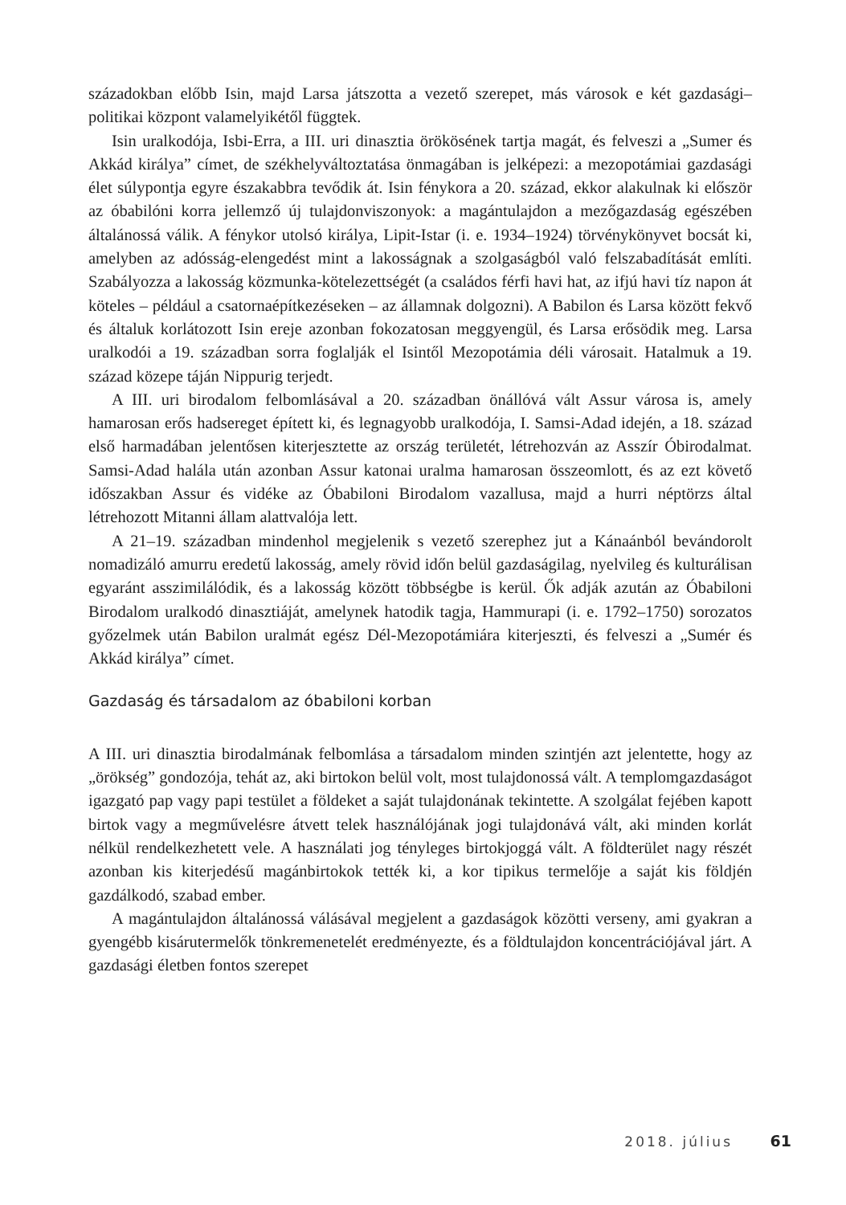századokban előbb Isin, majd Larsa játszotta a vezető szerepet, más városok e két gazdasági–politikai központ valamelyikétől függtek.
Isin uralkodója, Isbi-Erra, a III. uri dinasztia örökösének tartja magát, és felveszi a „Sumer és Akkád királya” címet, de székhelyváltoztatása önmagában is jelképezi: a mezopotámiai gazdasági élet súlypontja egyre északabbra tevődik át. Isin fénykora a 20. század, ekkor alakulnak ki először az óbabilóni korra jellemző új tulajdonviszonyok: a magántulajdon a mezőgazdaság egészében általánossá válik. A fénykor utolsó királya, Lipit-Istar (i. e. 1934–1924) törvénykönyvet bocsát ki, amelyben az adósság-elengedést mint a lakosságnak a szolgaságból való felszabadítását említi. Szabályozza a lakosság közmunka-kötelezettségét (a családos férfi havi hat, az ifjú havi tíz napon át köteles – például a csatornaépítkezéseken – az államnak dolgozni). A Babilon és Larsa között fekvő és általuk korlátozott Isin ereje azonban fokozatosan meggyengül, és Larsa erősödik meg. Larsa uralkodói a 19. században sorra foglalják el Isintől Mezopotámia déli városait. Hatalmuk a 19. század közepe táján Nippurig terjedt.
A III. uri birodalom felbomlásával a 20. században önállóvá vált Assur városa is, amely hamarosan erős hadsereget épített ki, és legnagyobb uralkodója, I. Samsi-Adad idején, a 18. század első harmadában jelentősen kiterjesztette az ország területét, létrehozván az Asszír Óbirodalmat. Samsi-Adad halála után azonban Assur katonai uralma hamarosan összeomlott, és az ezt követő időszakban Assur és vidéke az Óbabiloni Birodalom vazallusa, majd a hurri néptörzs által létrehozott Mitanni állam alattvalója lett.
A 21–19. században mindenhol megjelenik s vezető szerephez jut a Kánaánból bevándorolt nomadizáló amurru eredetű lakosság, amely rövid időn belül gazdaságilag, nyelvileg és kulturálisan egyaránt asszimilálódik, és a lakosság között többségbe is kerül. Ők adják azután az Óbabiloni Birodalom uralkodó dinasztiáját, amelynek hatodik tagja, Hammurapi (i. e. 1792–1750) sorozatos győzelmek után Babilon uralmát egész Dél-Mezopotámiára kiterjeszti, és felveszi a „Sumér és Akkád királya” címet.
Gazdaság és társadalom az óbabiloni korban
A III. uri dinasztia birodalmának felbomlása a társadalom minden szintjén azt jelentette, hogy az „örökség” gondozója, tehát az, aki birtokon belül volt, most tulajdonossá vált. A templomgazdaságot igazgató pap vagy papi testület a földeket a saját tulajdonának tekintette. A szolgálat fejében kapott birtok vagy a megművelésre átvett telek használójának jogi tulajdonává vált, aki minden korlát nélkül rendelkezhetett vele. A használati jog tényleges birtokjoggá vált. A földterület nagy részét azonban kis kiterjedésű magánbirtokok tették ki, a kor tipikus termelője a saját kis földjén gazdálkodó, szabad ember.
A magántulajdon általánossá válásával megjelent a gazdaságok közötti verseny, ami gyakran a gyengébb kisárutermelők tönkremenetelét eredményezte, és a földtulajdon koncentrációjával járt. A gazdasági életben fontos szerepet
2018. július 61